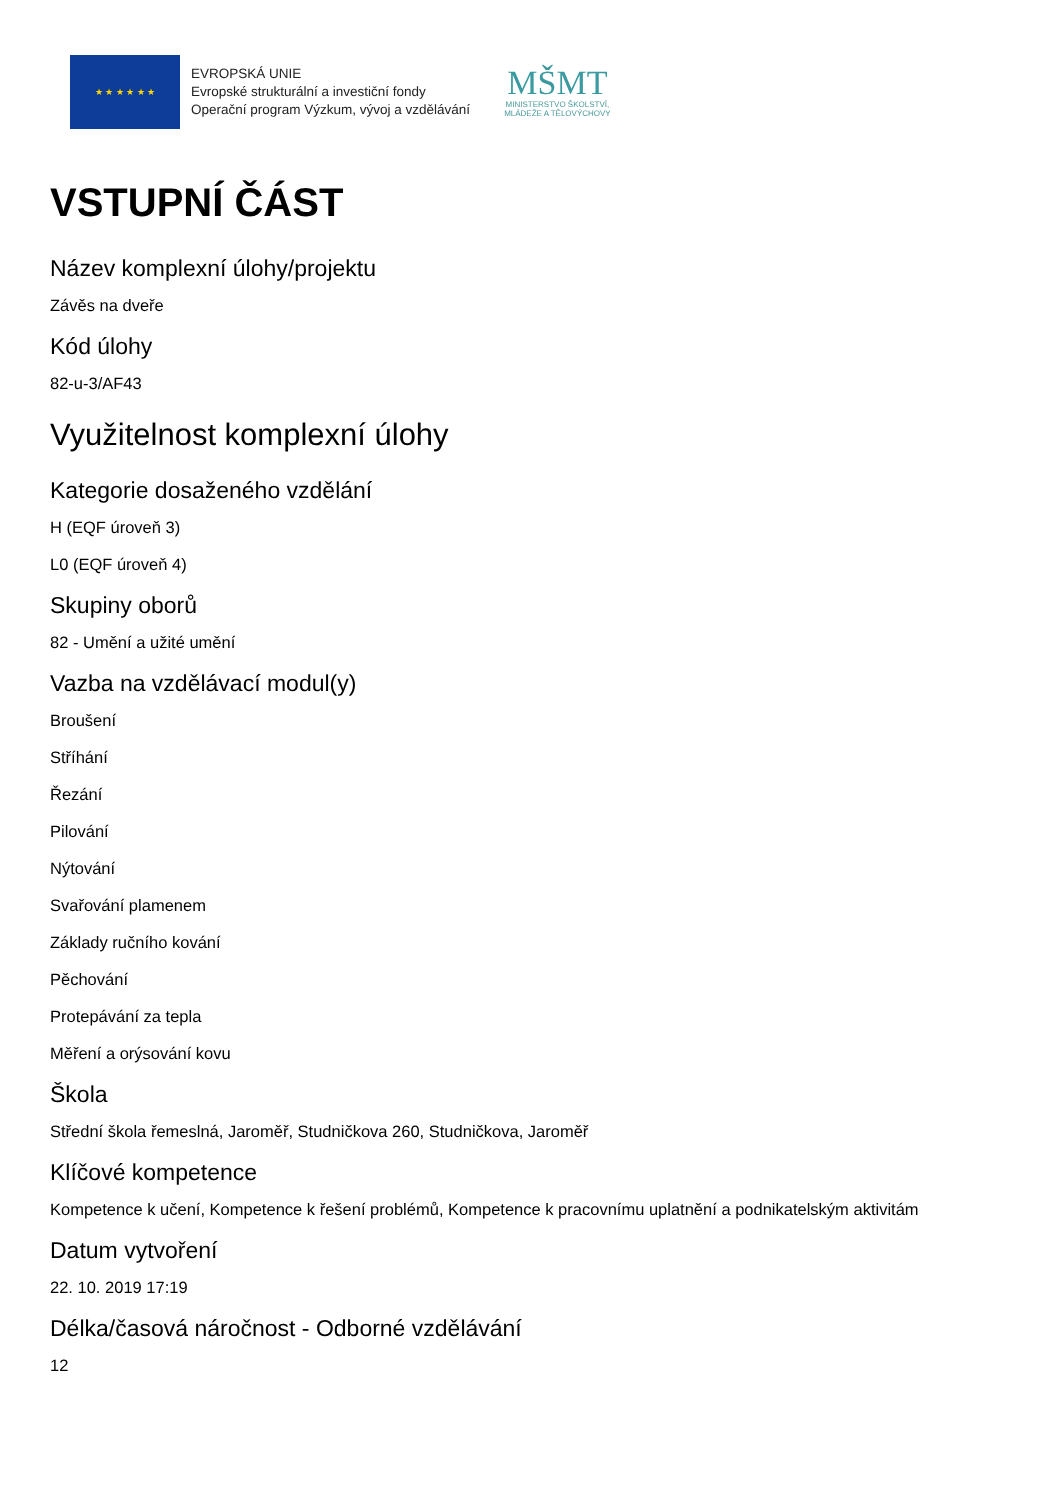★ ★ ★ ★ ★ ★
EVROPSKÁ UNIE
Evropské strukturální a investiční fondy
Operační program Výzkum, vývoj a vzdělávání
MŠMT
MINISTERSTVO ŠKOLSTVÍ,
MLÁDEŽE A TĚLOVÝCHOVY
VSTUPNÍ ČÁST
Název komplexní úlohy/projektu
Závěs na dveře
Kód úlohy
82-u-3/AF43
Využitelnost komplexní úlohy
Kategorie dosaženého vzdělání
H (EQF úroveň 3)
L0 (EQF úroveň 4)
Skupiny oborů
82 - Umění a užité umění
Vazba na vzdělávací modul(y)
Broušení
Stříhání
Řezání
Pilování
Nýtování
Svařování plamenem
Základy ručního kování
Pěchování
Protepávání za tepla
Měření a orýsování kovu
Škola
Střední škola řemeslná, Jaroměř, Studničkova 260, Studničkova, Jaroměř
Klíčové kompetence
Kompetence k učení, Kompetence k řešení problémů, Kompetence k pracovnímu uplatnění a podnikatelským aktivitám
Datum vytvoření
22. 10. 2019 17:19
Délka/časová náročnost - Odborné vzdělávání
12